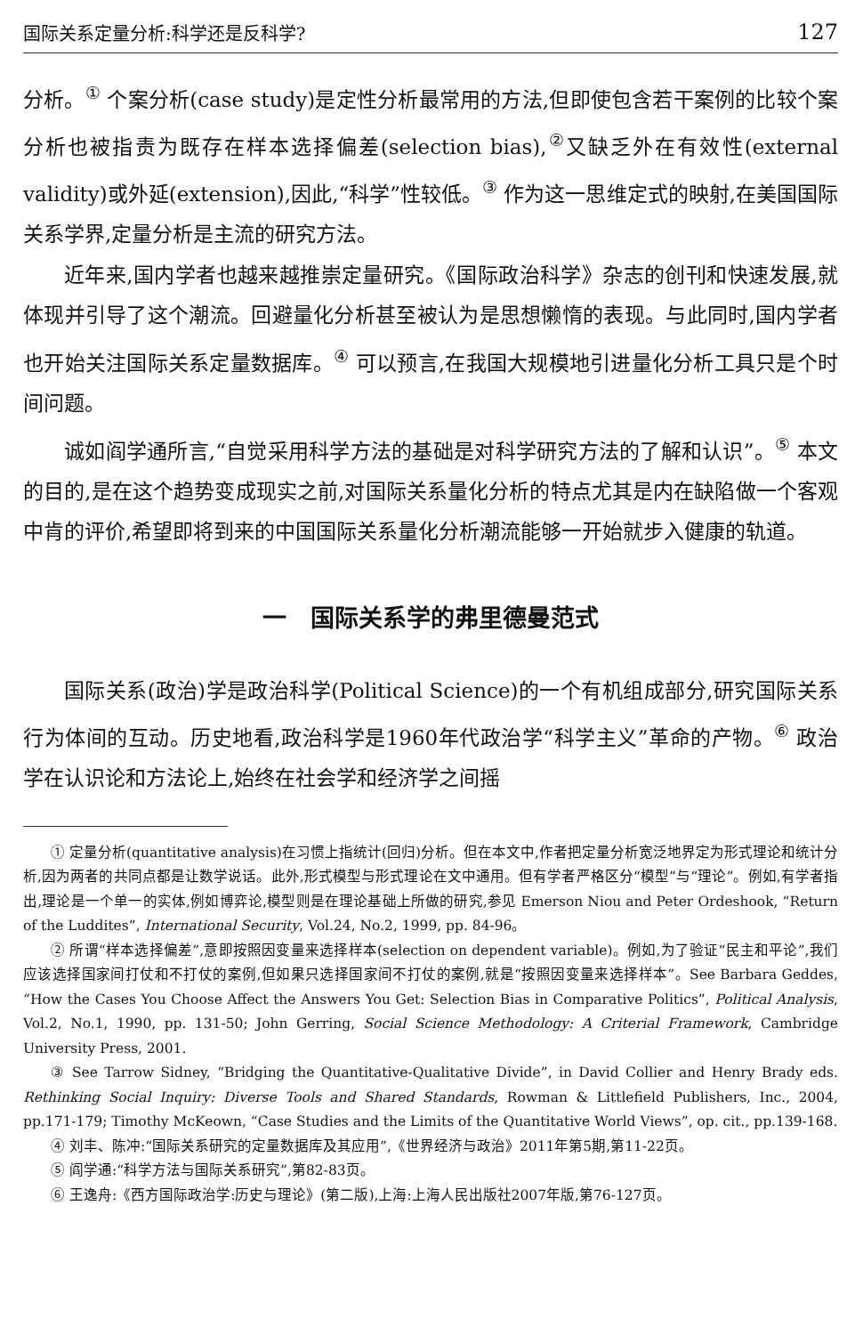国际关系定量分析:科学还是反科学? 127
分析。<sup>①</sup> 个案分析(case study)是定性分析最常用的方法,但即使包含若干案例的比较个案分析也被指责为既存在样本选择偏差(selection bias),<sup>②</sup>又缺乏外在有效性(external validity)或外延(extension),因此,“科学”性较低。<sup>③</sup> 作为这一思维定式的映射,在美国国际关系学界,定量分析是主流的研究方法。
近年来,国内学者也越来越推崇定量研究。《国际政治科学》杂志的创刊和快速发展,就体现并引导了这个潮流。回避量化分析甚至被认为是思想懒惰的表现。与此同时,国内学者也开始关注国际关系定量数据库。<sup>④</sup> 可以预言,在我国大规模地引进量化分析工具只是个时间问题。
诚如阎学通所言,“自觉采用科学方法的基础是对科学研究方法的了解和认识”。<sup>⑤</sup> 本文的目的,是在这个趋势变成现实之前,对国际关系量化分析的特点尤其是内在缺陷做一个客观中肯的评价,希望即将到来的中国国际关系量化分析潮流能够一开始就步入健康的轨道。
一　国际关系学的弗里德曼范式
国际关系(政治)学是政治科学(Political Science)的一个有机组成部分,研究国际关系行为体间的互动。历史地看,政治科学是1960年代政治学“科学主义”革命的产物。<sup>⑥</sup> 政治学在认识论和方法论上,始终在社会学和经济学之间摇
① 定量分析(quantitative analysis)在习惯上指统计(回归)分析。但在本文中,作者把定量分析宽泛地界定为形式理论和统计分析,因为两者的共同点都是让数学说话。此外,形式模型与形式理论在文中通用。但有学者严格区分“模型”与“理论”。例如,有学者指出,理论是一个单一的实体,例如博弈论,模型则是在理论基础上所做的研究,参见 Emerson Niou and Peter Ordeshook, “Return of the Luddites”, International Security, Vol.24, No.2, 1999, pp. 84-96。
② 所谓“样本选择偏差”,意即按照因变量来选择样本(selection on dependent variable)。例如,为了验证“民主和平论”,我们应该选择国家间打仗和不打仗的案例,但如果只选择国家间不打仗的案例,就是“按照因变量来选择样本”。See Barbara Geddes, “How the Cases You Choose Affect the Answers You Get: Selection Bias in Comparative Politics”, Political Analysis, Vol.2, No.1, 1990, pp. 131-50; John Gerring, Social Science Methodology: A Criterial Framework, Cambridge University Press, 2001.
③ See Tarrow Sidney, “Bridging the Quantitative-Qualitative Divide”, in David Collier and Henry Brady eds. Rethinking Social Inquiry: Diverse Tools and Shared Standards, Rowman & Littlefield Publishers, Inc., 2004, pp.171-179; Timothy McKeown, “Case Studies and the Limits of the Quantitative World Views”, op. cit., pp.139-168.
④ 刘丰、陈冲:“国际关系研究的定量数据库及其应用”,《世界经济与政治》2011年第5期,第11-22页。
⑤ 阎学通:“科学方法与国际关系研究”,第82-83页。
⑥ 王逸舟:《西方国际政治学:历史与理论》(第二版),上海:上海人民出版社2007年版,第76-127页。